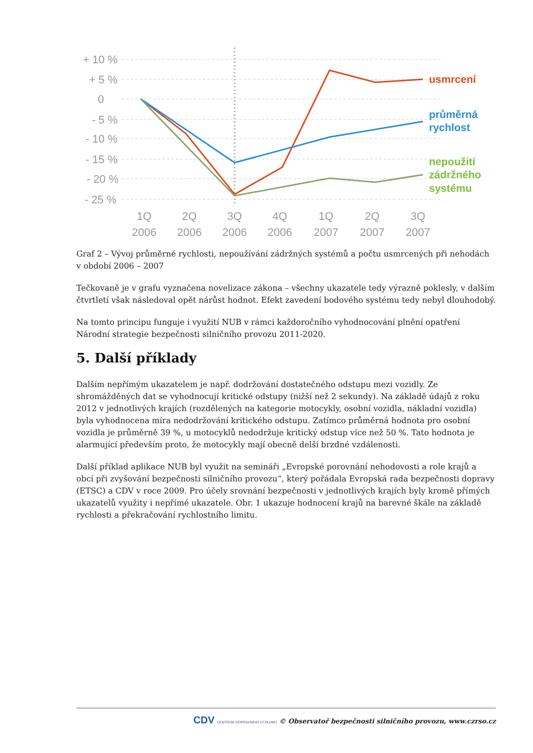+ 10 %
+ 5 %
0
- 5 %
- 10 %
- 15 %
- 20 %
- 25 %
1Q
2Q
3Q
4Q
1Q
2Q
3Q
2006
2006
2006
2006
2007
2007
2007
usmrcení
průměrná
rychlost
nepoužití
zádržného
systému
Graf 2 – Vývoj průměrné rychlosti, nepoužívání zádržných systémů a počtu usmrcených při nehodách v období 2006 – 2007
Tečkovaně je v grafu vyznačena novelizace zákona – všechny ukazatele tedy výrazně poklesly, v dalším čtvrtletí však následoval opět nárůst hodnot. Efekt zavedení bodového systému tedy nebyl dlouhodobý.
Na tomto principu funguje i využití NUB v rámci každoročního vyhodnocování plnění opatření Národní strategie bezpečnosti silničního provozu 2011-2020.
5. Další příklady
Dalším nepřímým ukazatelem je např. dodržování dostatečného odstupu mezi vozidly. Ze shromážděných dat se vyhodnocují kritické odstupy (nižší než 2 sekundy). Na základě údajů z roku 2012 v jednotlivých krajích (rozdělených na kategorie motocykly, osobní vozidla, nákladní vozidla) byla vyhodnocena míra nedodržování kritického odstupu. Zatímco průměrná hodnota pro osobní vozidla je průměrně 39 %, u motocyklů nedodržuje kritický odstup více než 50 %. Tato hodnota je alarmující především proto, že motocykly mají obecně delší brzdné vzdálenosti.
Další příklad aplikace NUB byl využit na semináři „Evropské porovnání nehodovosti a role krajů a obcí při zvyšování bezpečnosti silničního provozu“, který pořádala Evropská rada bezpečnosti dopravy (ETSC) a CDV v roce 2009. Pro účely srovnání bezpečnosti v jednotlivých krajích byly kromě přímých ukazatelů využity i nepřímé ukazatele. Obr. 1 ukazuje hodnocení krajů na barevné škále na základě rychlosti a překračování rychlostního limitu.
CDV CENTRUM DOPRAVNÍHO VÝZKUMU © Observatoř bezpečnosti silničního provozu, www.czrso.cz